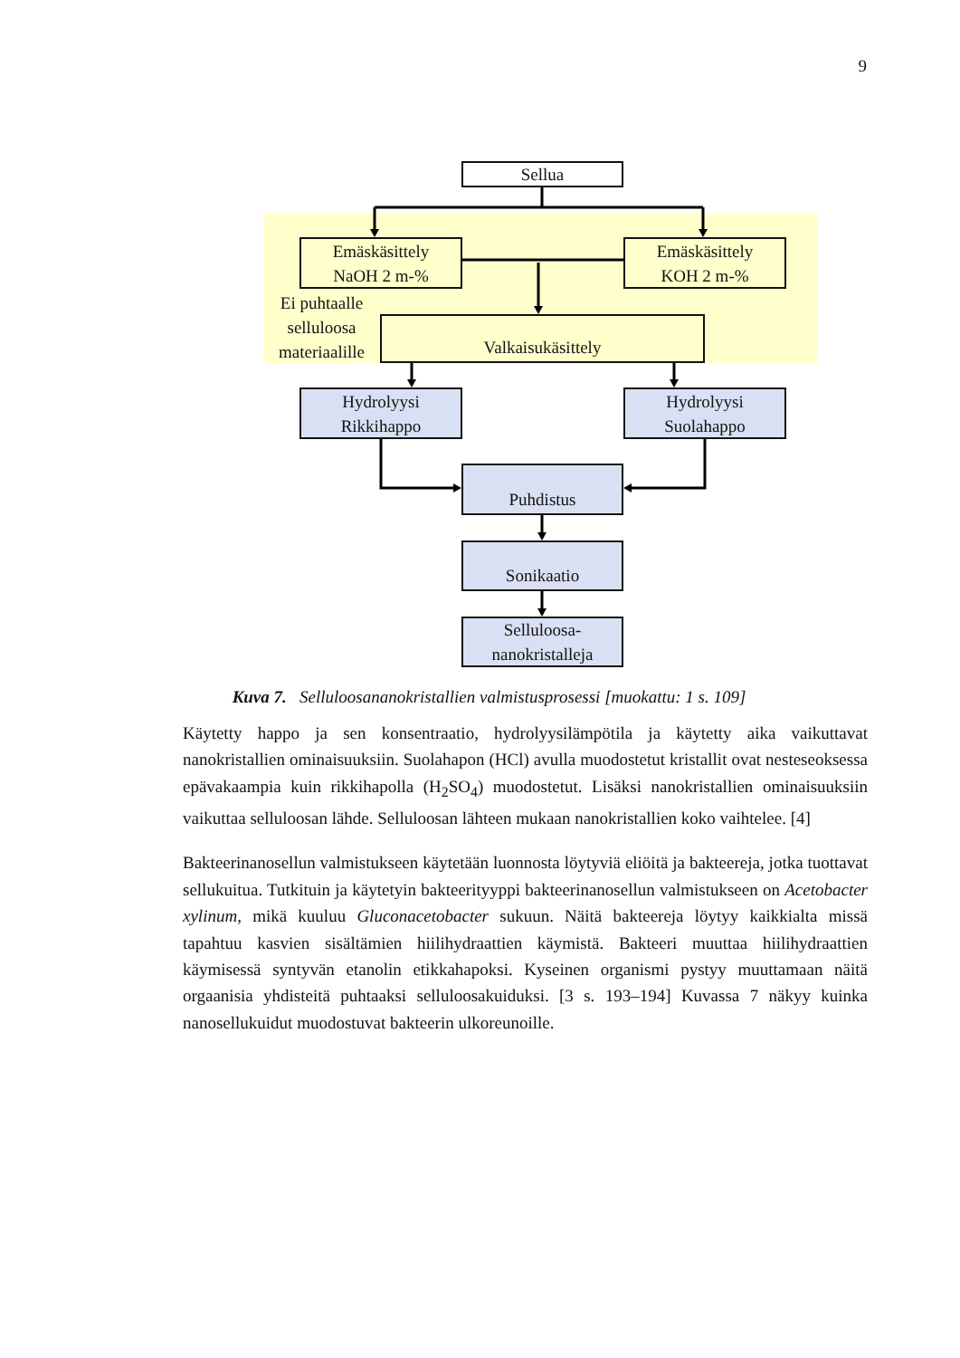9
Sellua
Emäskäsittely
NaOH 2 m-%
Emäskäsittely
KOH 2 m-%
Ei puhtaalle selluloosa materiaalille
Valkaisukäsittely
Hydrolyysi
Rikkihappo
Hydrolyysi
Suolahappo
Puhdistus
Sonikaatio
Selluloosa-
nanokristalleja
Kuva 7. Selluloosananokristallien valmistusprosessi [muokattu: 1 s. 109]
Käytetty happo ja sen konsentraatio, hydrolyysilämpötila ja käytetty aika vaikuttavat nanokristallien ominaisuuksiin. Suolahapon (HCl) avulla muodostetut kristallit ovat nesteseoksessa epävakaampia kuin rikkihapolla (H<sub>2</sub>SO<sub>4</sub>) muodostetut. Lisäksi nanokris­tallien ominaisuuksiin vaikuttaa selluloosan lähde. Selluloosan lähteen mukaan nano­kristallien koko vaihtelee. [4]
Bakteerinanosellun valmistukseen käytetään luonnosta löytyviä eliöitä ja bakteereja, jotka tuottavat sellukuitua. Tutkituin ja käytetyin bakteerityyppi bakteerinanosellun valmistukseen on Acetobacter xylinum, mikä kuuluu Gluconacetobacter sukuun. Näitä bakteereja löytyy kaikkialta missä tapahtuu kasvien sisältämien hiilihydraattien käymis­tä. Bakteeri muuttaa hiilihydraattien käymisessä syntyvän etanolin etikkahapoksi. Ky­seinen organismi pystyy muuttamaan näitä orgaanisia yhdisteitä puhtaaksi selluloosa­kuiduksi. [3 s. 193–194] Kuvassa 7 näkyy kuinka nanosellukuidut muodostuvat baktee­rin ulkoreunoille.